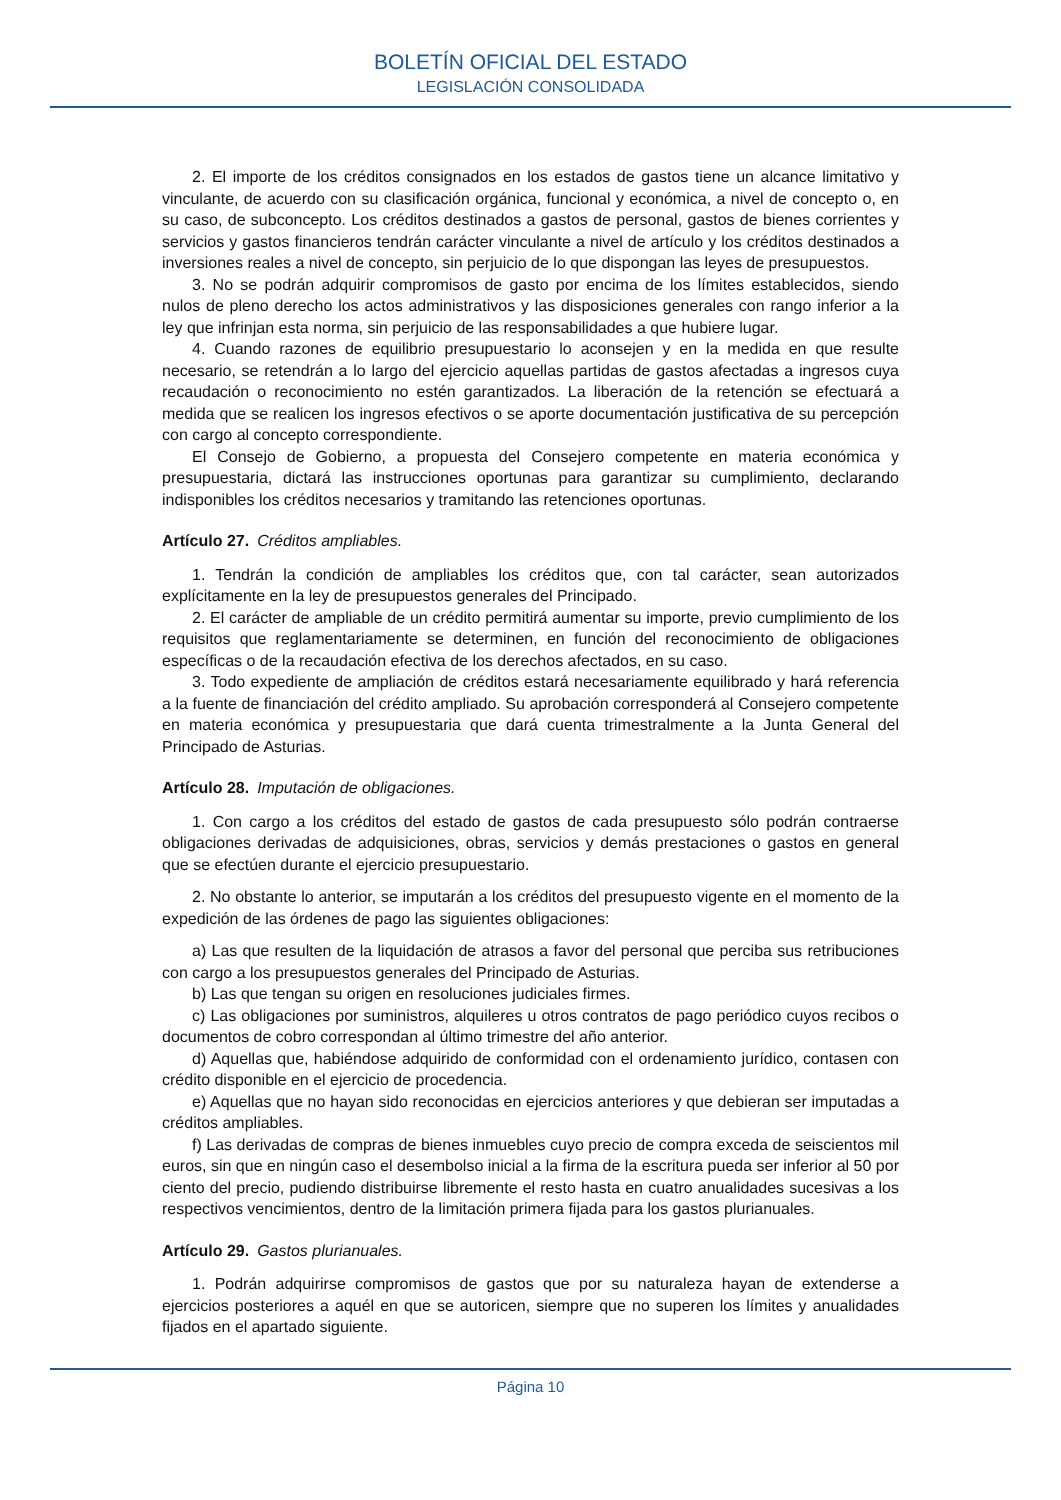BOLETÍN OFICIAL DEL ESTADO
LEGISLACIÓN CONSOLIDADA
2. El importe de los créditos consignados en los estados de gastos tiene un alcance limitativo y vinculante, de acuerdo con su clasificación orgánica, funcional y económica, a nivel de concepto o, en su caso, de subconcepto. Los créditos destinados a gastos de personal, gastos de bienes corrientes y servicios y gastos financieros tendrán carácter vinculante a nivel de artículo y los créditos destinados a inversiones reales a nivel de concepto, sin perjuicio de lo que dispongan las leyes de presupuestos.
3. No se podrán adquirir compromisos de gasto por encima de los límites establecidos, siendo nulos de pleno derecho los actos administrativos y las disposiciones generales con rango inferior a la ley que infrinjan esta norma, sin perjuicio de las responsabilidades a que hubiere lugar.
4. Cuando razones de equilibrio presupuestario lo aconsejen y en la medida en que resulte necesario, se retendrán a lo largo del ejercicio aquellas partidas de gastos afectadas a ingresos cuya recaudación o reconocimiento no estén garantizados. La liberación de la retención se efectuará a medida que se realicen los ingresos efectivos o se aporte documentación justificativa de su percepción con cargo al concepto correspondiente.
El Consejo de Gobierno, a propuesta del Consejero competente en materia económica y presupuestaria, dictará las instrucciones oportunas para garantizar su cumplimiento, declarando indisponibles los créditos necesarios y tramitando las retenciones oportunas.
Artículo 27. Créditos ampliables.
1. Tendrán la condición de ampliables los créditos que, con tal carácter, sean autorizados explícitamente en la ley de presupuestos generales del Principado.
2. El carácter de ampliable de un crédito permitirá aumentar su importe, previo cumplimiento de los requisitos que reglamentariamente se determinen, en función del reconocimiento de obligaciones específicas o de la recaudación efectiva de los derechos afectados, en su caso.
3. Todo expediente de ampliación de créditos estará necesariamente equilibrado y hará referencia a la fuente de financiación del crédito ampliado. Su aprobación corresponderá al Consejero competente en materia económica y presupuestaria que dará cuenta trimestralmente a la Junta General del Principado de Asturias.
Artículo 28. Imputación de obligaciones.
1. Con cargo a los créditos del estado de gastos de cada presupuesto sólo podrán contraerse obligaciones derivadas de adquisiciones, obras, servicios y demás prestaciones o gastos en general que se efectúen durante el ejercicio presupuestario.
2. No obstante lo anterior, se imputarán a los créditos del presupuesto vigente en el momento de la expedición de las órdenes de pago las siguientes obligaciones:
a) Las que resulten de la liquidación de atrasos a favor del personal que perciba sus retribuciones con cargo a los presupuestos generales del Principado de Asturias.
b) Las que tengan su origen en resoluciones judiciales firmes.
c) Las obligaciones por suministros, alquileres u otros contratos de pago periódico cuyos recibos o documentos de cobro correspondan al último trimestre del año anterior.
d) Aquellas que, habiéndose adquirido de conformidad con el ordenamiento jurídico, contasen con crédito disponible en el ejercicio de procedencia.
e) Aquellas que no hayan sido reconocidas en ejercicios anteriores y que debieran ser imputadas a créditos ampliables.
f) Las derivadas de compras de bienes inmuebles cuyo precio de compra exceda de seiscientos mil euros, sin que en ningún caso el desembolso inicial a la firma de la escritura pueda ser inferior al 50 por ciento del precio, pudiendo distribuirse libremente el resto hasta en cuatro anualidades sucesivas a los respectivos vencimientos, dentro de la limitación primera fijada para los gastos plurianuales.
Artículo 29. Gastos plurianuales.
1. Podrán adquirirse compromisos de gastos que por su naturaleza hayan de extenderse a ejercicios posteriores a aquél en que se autoricen, siempre que no superen los límites y anualidades fijados en el apartado siguiente.
Página 10